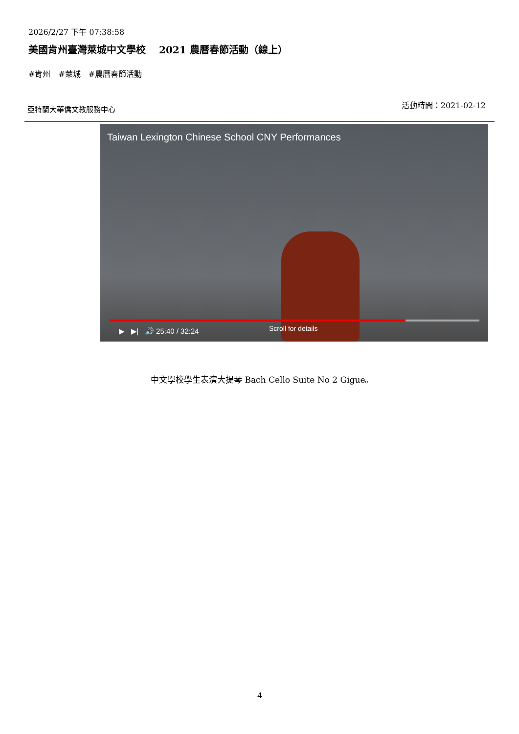2026/2/27 下午 07:38:58
美國肯州臺灣萊城中文學校　 2021 農曆春節活動（線上）
#肯州　#萊城　#農曆春節活動
亞特蘭大華僑文教服務中心 活動時間：2021-02-12
Taiwan Lexington Chinese School CNY Performances
▶ ▶| 🔊 25:40 / 32:24 Scroll for details
中文學校學生表演大提琴 Bach Cello Suite No 2 Gigue。
4